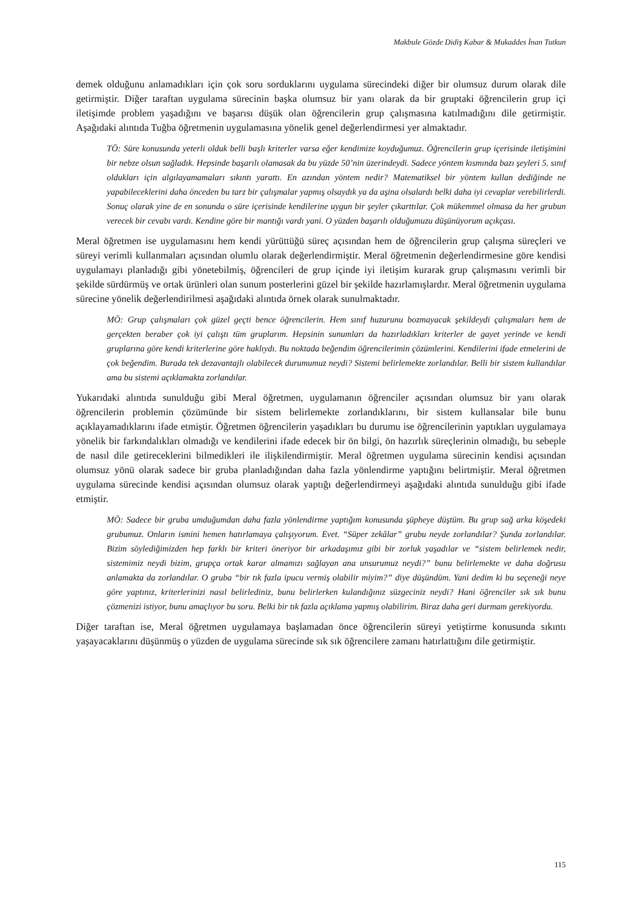Makbule Gözde Didiş Kabar & Mukaddes İnan Tutkun
demek olduğunu anlamadıkları için çok soru sorduklarını uygulama sürecindeki diğer bir olumsuz durum olarak dile getirmiştir. Diğer taraftan uygulama sürecinin başka olumsuz bir yanı olarak da bir gruptaki öğrencilerin grup içi iletişimde problem yaşadığını ve başarısı düşük olan öğrencilerin grup çalışmasına katılmadığını dile getirmiştir. Aşağıdaki alıntıda Tuğba öğretmenin uygulamasına yönelik genel değerlendirmesi yer almaktadır.
TÖ: Süre konusunda yeterli olduk belli başlı kriterler varsa eğer kendimize koyduğumuz. Öğrencilerin grup içerisinde iletişimini bir nebze olsun sağladık. Hepsinde başarılı olamasak da bu yüzde 50’nin üzerindeydi. Sadece yöntem kısmında bazı şeyleri 5. sınıf oldukları için algılayamamaları sıkıntı yarattı. En azından yöntem nedir? Matematiksel bir yöntem kullan dediğinde ne yapabileceklerini daha önceden bu tarz bir çalışmalar yapmış olsaydık ya da aşina olsalardı belki daha iyi cevaplar verebilirlerdi. Sonuç olarak yine de en sonunda o süre içerisinde kendilerine uygun bir şeyler çıkarttılar. Çok mükemmel olmasa da her grubun verecek bir cevabı vardı. Kendine göre bir mantığı vardı yani. O yüzden başarılı olduğumuzu düşünüyorum açıkçası.
Meral öğretmen ise uygulamasını hem kendi yürüttüğü süreç açısından hem de öğrencilerin grup çalışma süreçleri ve süreyi verimli kullanmaları açısından olumlu olarak değerlendirmiştir. Meral öğretmenin değerlendirmesine göre kendisi uygulamayı planladığı gibi yönetebilmiş, öğrencileri de grup içinde iyi iletişim kurarak grup çalışmasını verimli bir şekilde sürdürmüş ve ortak ürünleri olan sunum posterlerini güzel bir şekilde hazırlamışlardır. Meral öğretmenin uygulama sürecine yönelik değerlendirilmesi aşağıdaki alıntıda örnek olarak sunulmaktadır.
MÖ: Grup çalışmaları çok güzel geçti bence öğrencilerin. Hem sınıf huzurunu bozmayacak şekildeydi çalışmaları hem de gerçekten beraber çok iyi çalıştı tüm gruplarım. Hepsinin sunumları da hazırladıkları kriterler de gayet yerinde ve kendi gruplarına göre kendi kriterlerine göre haklıydı. Bu noktada beğendim öğrencilerimin çözümlerini. Kendilerini ifade etmelerini de çok beğendim. Burada tek dezavantajlı olabilecek durumumuz neydi? Sistemi belirlemekte zorlandılar. Belli bir sistem kullandılar ama bu sistemi açıklamakta zorlandılar.
Yukarıdaki alıntıda sunulduğu gibi Meral öğretmen, uygulamanın öğrenciler açısından olumsuz bir yanı olarak öğrencilerin problemin çözümünde bir sistem belirlemekte zorlandıklarını, bir sistem kullansalar bile bunu açıklayamadıklarını ifade etmiştir. Öğretmen öğrencilerin yaşadıkları bu durumu ise öğrencilerinin yaptıkları uygulamaya yönelik bir farkındalıkları olmadığı ve kendilerini ifade edecek bir ön bilgi, ön hazırlık süreçlerinin olmadığı, bu sebeple de nasıl dile getireceklerini bilmedikleri ile ilişkilendirmiştir. Meral öğretmen uygulama sürecinin kendisi açısından olumsuz yönü olarak sadece bir gruba planladığından daha fazla yönlendirme yaptığını belirtmiştir. Meral öğretmen uygulama sürecinde kendisi açısından olumsuz olarak yaptığı değerlendirmeyi aşağıdaki alıntıda sunulduğu gibi ifade etmiştir.
MÖ: Sadece bir gruba umduğumdan daha fazla yönlendirme yaptığım konusunda şüpheye düştüm. Bu grup sağ arka köşedeki grubumuz. Onların ismini hemen hatırlamaya çalışıyorum. Evet. “Süper zekâlar” grubu neyde zorlandılar? Şunda zorlandılar. Bizim söylediğimizden hep farklı bir kriteri öneriyor bir arkadaşımız gibi bir zorluk yaşadılar ve “sistem belirlemek nedir, sistemimiz neydi bizim, grupça ortak karar almamızı sağlayan ana unsurumuz neydi?” bunu belirlemekte ve daha doğrusu anlamakta da zorlandılar. O gruba “bir tık fazla ipucu vermiş olabilir miyim?” diye düşündüm. Yani dedim ki bu seçeneği neye göre yaptınız, kriterlerinizi nasıl belirlediniz, bunu belirlerken kulandığınız süzgeciniz neydi? Hani öğrenciler sık sık bunu çözmenizi istiyor, bunu amaçlıyor bu soru. Belki bir tık fazla açıklama yapmış olabilirim. Biraz daha geri durmam gerekiyordu.
Diğer taraftan ise, Meral öğretmen uygulamaya başlamadan önce öğrencilerin süreyi yetiştirme konusunda sıkıntı yaşayacaklarını düşünmüş o yüzden de uygulama sürecinde sık sık öğrencilere zamanı hatırlattığını dile getirmiştir.
115